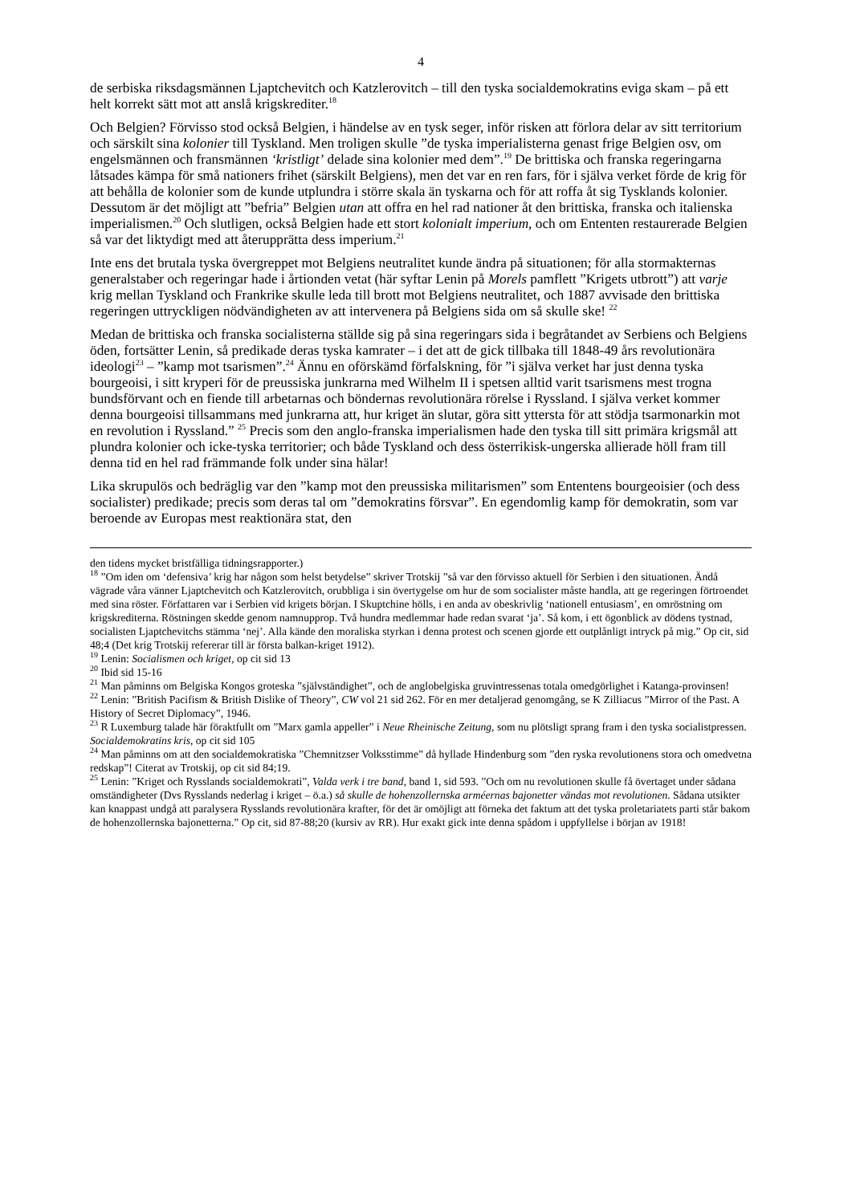4
de serbiska riksdagsmännen Ljaptchevitch och Katzlerovitch – till den tyska socialdemokratins eviga skam – på ett helt korrekt sätt mot att anslå krigskrediter.<sup>18</sup>
Och Belgien? Förvisso stod också Belgien, i händelse av en tysk seger, inför risken att förlora delar av sitt territorium och särskilt sina kolonier till Tyskland. Men troligen skulle ”de tyska imperialisterna genast frige Belgien osv, om engelsmännen och fransmännen ‘kristligt’ delade sina kolonier med dem”.<sup>19</sup> De brittiska och franska regeringarna låtsades kämpa för små nationers frihet (särskilt Belgiens), men det var en ren fars, för i själva verket förde de krig för att behålla de kolonier som de kunde utplundra i större skala än tyskarna och för att roffa åt sig Tysklands kolonier. Dessutom är det möjligt att ”befria” Belgien utan att offra en hel rad nationer åt den brittiska, franska och italienska imperialismen.<sup>20</sup> Och slutligen, också Belgien hade ett stort kolonialt imperium, och om Ententen restaurerade Belgien så var det liktydigt med att återupprätta dess imperium.<sup>21</sup>
Inte ens det brutala tyska övergreppet mot Belgiens neutralitet kunde ändra på situationen; för alla stormakternas generalstaber och regeringar hade i årtionden vetat (här syftar Lenin på Morels pamflett ”Krigets utbrott”) att varje krig mellan Tyskland och Frankrike skulle leda till brott mot Belgiens neutralitet, och 1887 avvisade den brittiska regeringen uttryckligen nödvändigheten av att intervenera på Belgiens sida om så skulle ske! <sup>22</sup>
Medan de brittiska och franska socialisterna ställde sig på sina regeringars sida i begråtandet av Serbiens och Belgiens öden, fortsätter Lenin, så predikade deras tyska kamrater – i det att de gick tillbaka till 1848-49 års revolutionära ideologi<sup>23</sup> – ”kamp mot tsarismen”.<sup>24</sup> Ännu en oförskämd förfalskning, för ”i själva verket har just denna tyska bourgeoisi, i sitt kryperi för de preussiska junkrarna med Wilhelm II i spetsen alltid varit tsarismens mest trogna bundsförvant och en fiende till arbetarnas och böndernas revolutionära rörelse i Ryssland. I själva verket kommer denna bourgeoisi tillsammans med junkrarna att, hur kriget än slutar, göra sitt yttersta för att stödja tsarmonarkin mot en revolution i Ryssland.” <sup>25</sup> Precis som den anglo-franska imperialismen hade den tyska till sitt primära krigsmål att plundra kolonier och icke-tyska territorier; och både Tyskland och dess österrikisk-ungerska allierade höll fram till denna tid en hel rad främmande folk under sina hälar!
Lika skrupulös och bedräglig var den ”kamp mot den preussiska militarismen” som Ententens bourgeoisier (och dess socialister) predikade; precis som deras tal om ”demokratins försvar”. En egendomlig kamp för demokratin, som var beroende av Europas mest reaktionära stat, den
den tidens mycket bristfälliga tidningsrapporter.)
<sup>18</sup> ”Om iden om ‘defensiva’ krig har någon som helst betydelse” skriver Trotskij ”så var den förvisso aktuell för Serbien i den situationen. Ändå vägrade våra vänner Ljaptchevitch och Katzlerovitch, orubbliga i sin övertygelse om hur de som socialister måste handla, att ge regeringen förtroendet med sina röster. Författaren var i Serbien vid krigets början. I Skuptchine hölls, i en anda av obeskrivlig ‘nationell entusiasm’, en omröstning om krigskrediterna. Röstningen skedde genom namnupprop. Två hundra medlemmar hade redan svarat ‘ja’. Så kom, i ett ögonblick av dödens tystnad, socialisten Ljaptchevitchs stämma ‘nej’. Alla kände den moraliska styrkan i denna protest och scenen gjorde ett outplånligt intryck på mig.” Op cit, sid 48;4 (Det krig Trotskij refererar till är första balkan-kriget 1912).
<sup>19</sup> Lenin: Socialismen och kriget, op cit sid 13
<sup>20</sup> Ibid sid 15-16
<sup>21</sup> Man påminns om Belgiska Kongos groteska ”självständighet”, och de anglobelgiska gruvintressenas totala omedgörlighet i Katanga-provinsen!
<sup>22</sup> Lenin: ”British Pacifism & British Dislike of Theory”, CW vol 21 sid 262. För en mer detaljerad genomgång, se K Zilliacus ”Mirror of the Past. A History of Secret Diplomacy”, 1946.
<sup>23</sup> R Luxemburg talade här föraktfullt om ”Marx gamla appeller” i Neue Rheinische Zeitung, som nu plötsligt sprang fram i den tyska socialistpressen. Socialdemokratins kris, op cit sid 105
<sup>24</sup> Man påminns om att den socialdemokratiska ”Chemnitzser Volksstimme” då hyllade Hindenburg som ”den ryska revolutionens stora och omedvetna redskap”! Citerat av Trotskij, op cit sid 84;19.
<sup>25</sup> Lenin: ”Kriget och Rysslands socialdemokrati”, Valda verk i tre band, band 1, sid 593. ”Och om nu revolutionen skulle få övertaget under sådana omständigheter (Dvs Rysslands nederlag i kriget – ö.a.) så skulle de hohenzollernska arméernas bajonetter vändas mot revolutionen. Sådana utsikter kan knappast undgå att paralysera Rysslands revolutionära krafter, för det är omöjligt att förneka det faktum att det tyska proletariatets parti står bakom de hohenzollernska bajonetterna.” Op cit, sid 87-88;20 (kursiv av RR). Hur exakt gick inte denna spådom i uppfyllelse i början av 1918!